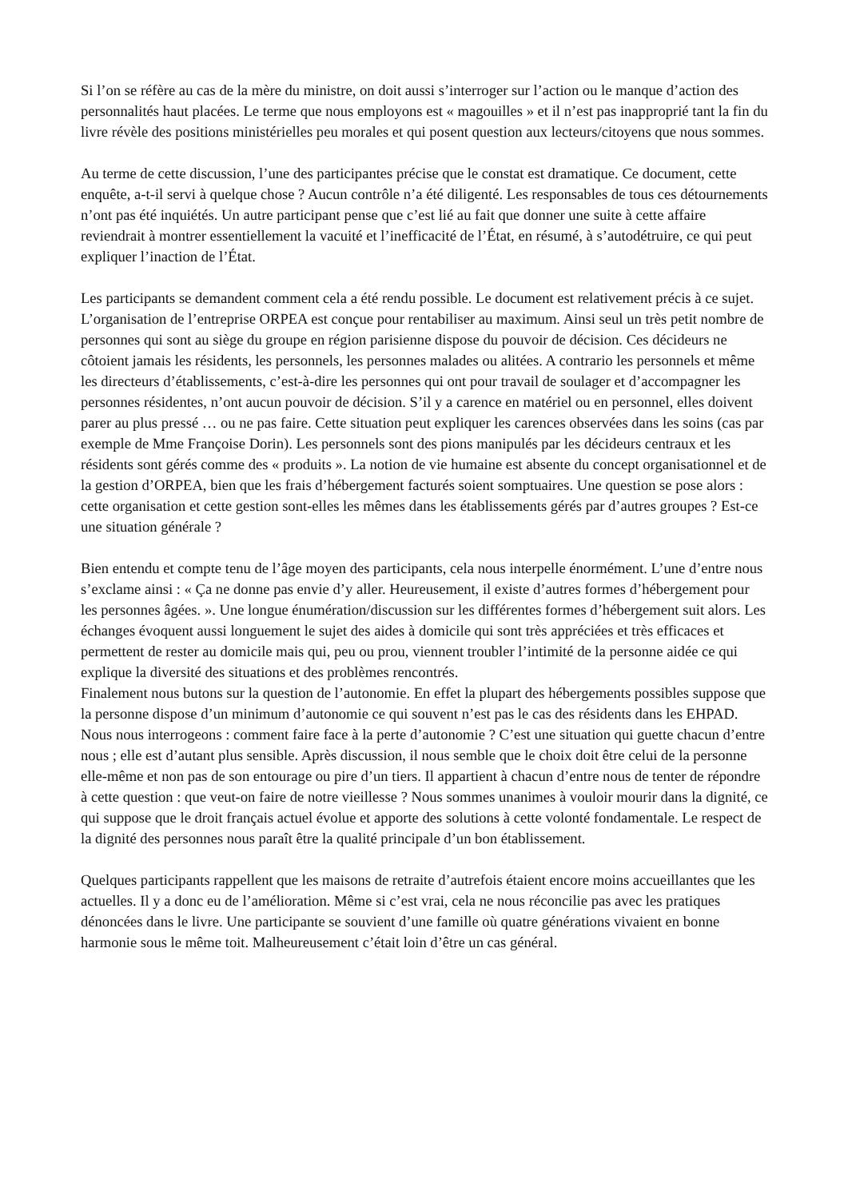Si l’on se réfère au cas de la mère du ministre, on doit aussi s’interroger sur l’action ou le manque d’action des personnalités haut placées. Le terme que nous employons est « magouilles » et il n’est pas inapproprié tant la fin du livre révèle des positions ministérielles peu morales et qui posent question aux lecteurs/citoyens que nous sommes.
Au terme de cette discussion, l’une des participantes précise que le constat est dramatique. Ce document, cette enquête, a-t-il servi à quelque chose ? Aucun contrôle n’a été diligenté. Les responsables de tous ces détournements n’ont pas été inquiétés. Un autre participant pense que c’est lié au fait que donner une suite à cette affaire reviendrait à montrer essentiellement la vacuité et l’inefficacité de l’État, en résumé, à s’autodétruire, ce qui peut expliquer l’inaction de l’État.
Les participants se demandent comment cela a été rendu possible. Le document est relativement précis à ce sujet. L’organisation de l’entreprise ORPEA est conçue pour rentabiliser au maximum. Ainsi seul un très petit nombre de personnes qui sont au siège du groupe en région parisienne dispose du pouvoir de décision. Ces décideurs ne côtoient jamais les résidents, les personnels, les personnes malades ou alitées. A contrario les personnels et même les directeurs d’établissements, c’est-à-dire les personnes qui ont pour travail de soulager et d’accompagner les personnes résidentes, n’ont aucun pouvoir de décision. S’il y a carence en matériel ou en personnel, elles doivent parer au plus pressé … ou ne pas faire. Cette situation peut expliquer les carences observées dans les soins (cas par exemple de Mme Françoise Dorin). Les personnels sont des pions manipulés par les décideurs centraux et les résidents sont gérés comme des « produits ». La notion de vie humaine est absente du concept organisationnel et de la gestion d’ORPEA, bien que les frais d’hébergement facturés soient somptuaires. Une question se pose alors : cette organisation et cette gestion sont-elles les mêmes dans les établissements gérés par d’autres groupes ? Est-ce une situation générale ?
Bien entendu et compte tenu de l’âge moyen des participants, cela nous interpelle énormément. L’une d’entre nous s’exclame ainsi : « Ça ne donne pas envie d’y aller. Heureusement, il existe d’autres formes d’hébergement pour les personnes âgées. ». Une longue énumération/discussion sur les différentes formes d’hébergement suit alors. Les échanges évoquent aussi longuement le sujet des aides à domicile qui sont très appréciées et très efficaces et permettent de rester au domicile mais qui, peu ou prou, viennent troubler l’intimité de la personne aidée ce qui explique la diversité des situations et des problèmes rencontrés.
Finalement nous butons sur la question de l’autonomie. En effet la plupart des hébergements possibles suppose que la personne dispose d’un minimum d’autonomie ce qui souvent n’est pas le cas des résidents dans les EHPAD. Nous nous interrogeons : comment faire face à la perte d’autonomie ? C’est une situation qui guette chacun d’entre nous ; elle est d’autant plus sensible. Après discussion, il nous semble que le choix doit être celui de la personne elle-même et non pas de son entourage ou pire d’un tiers. Il appartient à chacun d’entre nous de tenter de répondre à cette question : que veut-on faire de notre vieillesse ? Nous sommes unanimes à vouloir mourir dans la dignité, ce qui suppose que le droit français actuel évolue et apporte des solutions à cette volonté fondamentale. Le respect de la dignité des personnes nous paraît être la qualité principale d’un bon établissement.
Quelques participants rappellent que les maisons de retraite d’autrefois étaient encore moins accueillantes que les actuelles. Il y a donc eu de l’amélioration. Même si c’est vrai, cela ne nous réconcilie pas avec les pratiques dénoncées dans le livre. Une participante se souvient d’une famille où quatre générations vivaient en bonne harmonie sous le même toit. Malheureusement c’était loin d’être un cas général.